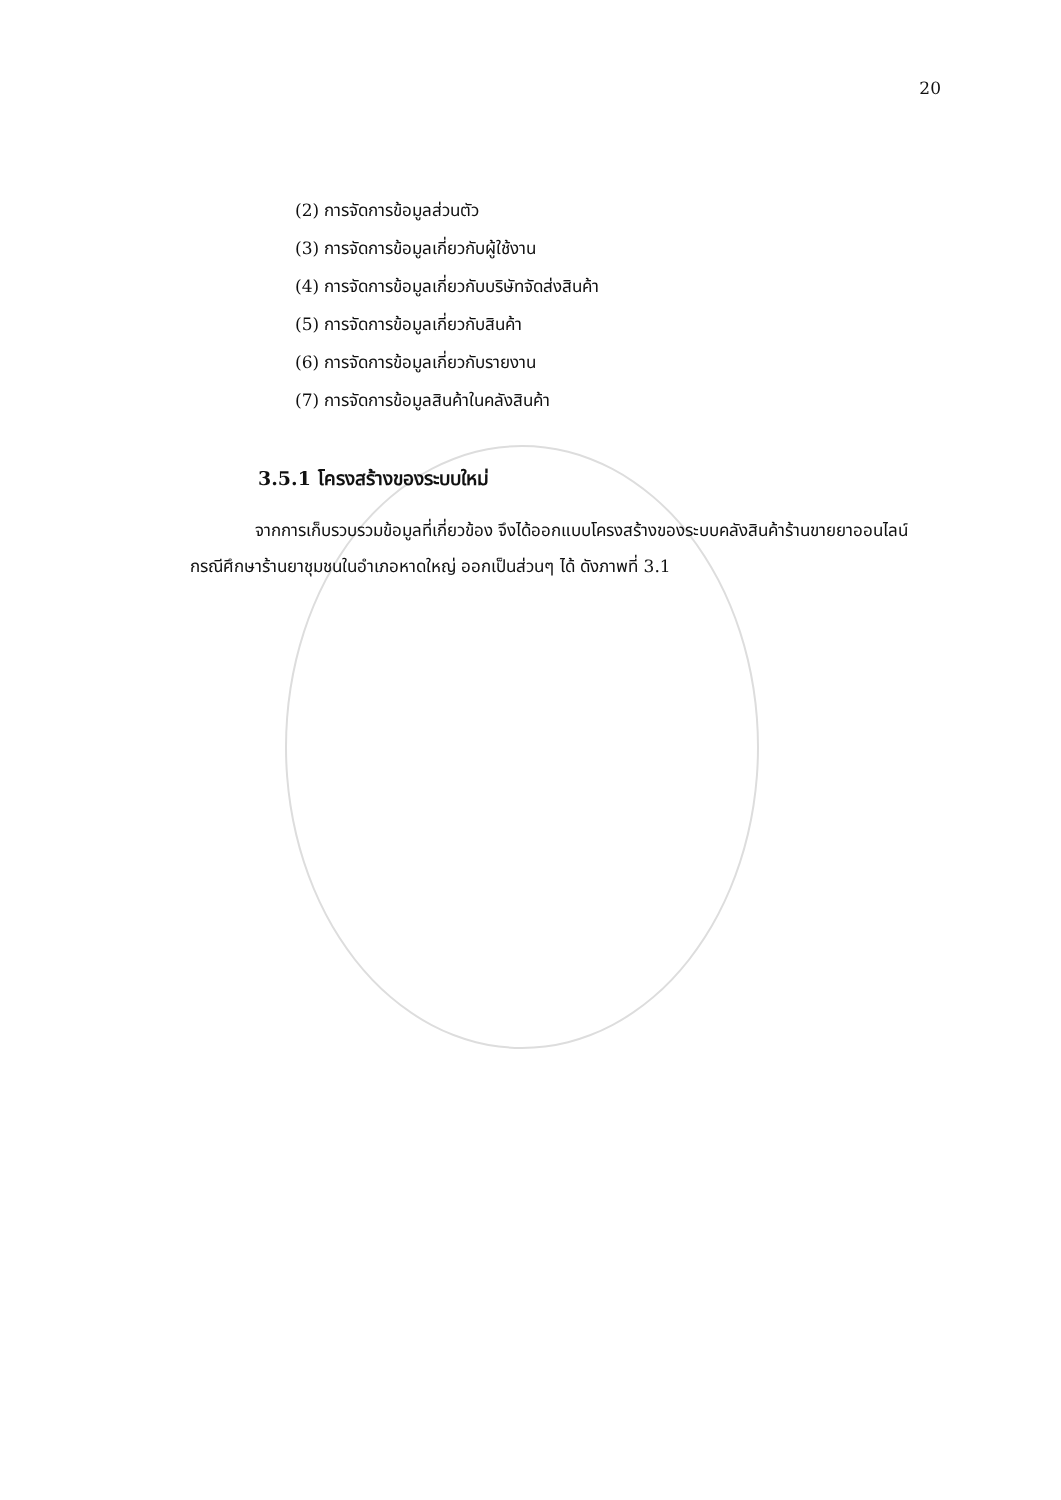20
(2) การจัดการข้อมูลส่วนตัว
(3) การจัดการข้อมูลเกี่ยวกับผู้ใช้งาน
(4) การจัดการข้อมูลเกี่ยวกับบริษัทจัดส่งสินค้า
(5) การจัดการข้อมูลเกี่ยวกับสินค้า
(6) การจัดการข้อมูลเกี่ยวกับรายงาน
(7) การจัดการข้อมูลสินค้าในคลังสินค้า
3.5.1 โครงสร้างของระบบใหม่
จากการเก็บรวบรวมข้อมูลที่เกี่ยวข้อง จึงได้ออกแบบโครงสร้างของระบบคลังสินค้าร้านขายยาออนไลน์ กรณีศึกษาร้านยาชุมชนในอำเภอหาดใหญ่ ออกเป็นส่วนๆ ได้ ดังภาพที่ 3.1